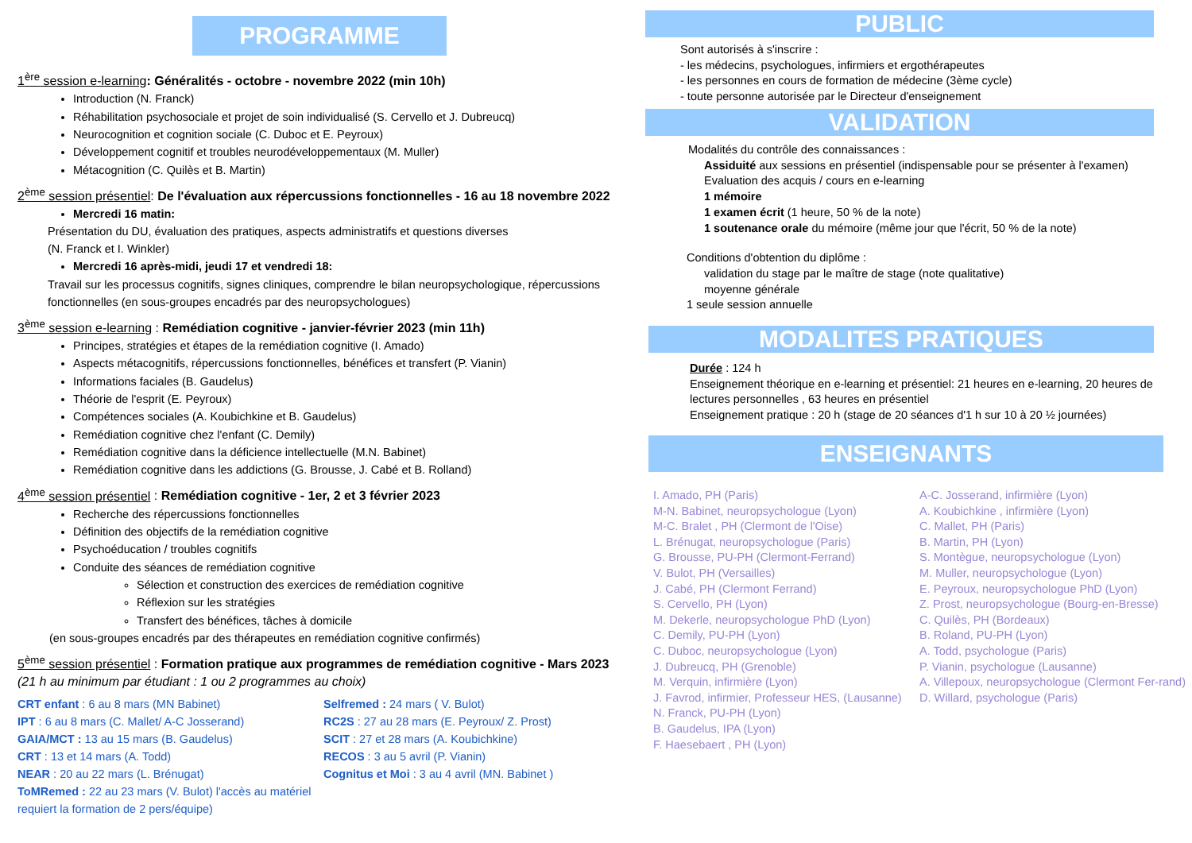PROGRAMME
1<sup>ère</sup> session e-learning: Généralités - octobre - novembre 2022 (min 10h)
Introduction (N. Franck)
Réhabilitation psychosociale et projet de soin individualisé (S. Cervello et J. Dubreucq)
Neurocognition et cognition sociale (C. Duboc et E. Peyroux)
Développement cognitif et troubles neurodéveloppementaux (M. Muller)
Métacognition (C. Quilès et B. Martin)
2<sup>ème</sup> session présentiel: De l'évaluation aux répercussions fonctionnelles - 16 au 18 novembre 2022
Mercredi 16 matin:
Présentation du DU, évaluation des pratiques, aspects administratifs et questions diverses
(N. Franck et I. Winkler)
Mercredi 16 après-midi, jeudi 17 et vendredi 18:
Travail sur les processus cognitifs, signes cliniques, comprendre le bilan neuropsychologique, répercussions fonctionnelles (en sous-groupes encadrés par des neuropsychologues)
3<sup>ème</sup> session e-learning : Remédiation cognitive - janvier-février 2023 (min 11h)
Principes, stratégies et étapes de la remédiation cognitive (I. Amado)
Aspects métacognitifs, répercussions fonctionnelles, bénéfices et transfert (P. Vianin)
Informations faciales (B. Gaudelus)
Théorie de l'esprit (E. Peyroux)
Compétences sociales (A. Koubichkine et B. Gaudelus)
Remédiation cognitive chez l'enfant (C. Demily)
Remédiation cognitive dans la déficience intellectuelle (M.N. Babinet)
Remédiation cognitive dans les addictions (G. Brousse, J. Cabé et B. Rolland)
4<sup>ème</sup> session présentiel : Remédiation cognitive - 1er, 2 et 3 février 2023
Recherche des répercussions fonctionnelles
Définition des objectifs de la remédiation cognitive
Psychoéducation / troubles cognitifs
Conduite des séances de remédiation cognitive
Sélection et construction des exercices de remédiation cognitive
Réflexion sur les stratégies
Transfert des bénéfices, tâches à domicile
(en sous-groupes encadrés par des thérapeutes en remédiation cognitive confirmés)
5<sup>ème</sup> session présentiel : Formation pratique aux programmes de remédiation cognitive - Mars 2023 (21 h au minimum par étudiant : 1 ou 2 programmes au choix)
CRT enfant : 6 au 8 mars (MN Babinet)
IPT : 6 au 8 mars (C. Mallet/ A-C Josserand)
GAIA/MCT : 13 au 15 mars (B. Gaudelus)
CRT : 13 et 14 mars (A. Todd)
NEAR : 20 au 22 mars (L. Brénugat)
ToMRemed : 22 au 23 mars (V. Bulot) l'accès au matériel requiert la formation de 2 pers/équipe)
Selfremed : 24 mars ( V. Bulot)
RC2S : 27 au 28 mars (E. Peyroux/ Z. Prost)
SCIT : 27 et 28 mars (A. Koubichkine)
RECOS : 3 au 5 avril (P. Vianin)
Cognitus et Moi : 3 au 4 avril (MN. Babinet )
PUBLIC
Sont autorisés à s'inscrire :
- les médecins, psychologues, infirmiers et ergothérapeutes
- les personnes en cours de formation de médecine (3ème cycle)
- toute personne autorisée par le Directeur d'enseignement
VALIDATION
Modalités du contrôle des connaissances :
Assiduité aux sessions en présentiel (indispensable pour se présenter à l'examen)
Evaluation des acquis / cours en e-learning
1 mémoire
1 examen écrit (1 heure, 50 % de la note)
1 soutenance orale du mémoire (même jour que l'écrit, 50 % de la note)
Conditions d'obtention du diplôme :
validation du stage par le maître de stage (note qualitative)
moyenne générale
1 seule session annuelle
MODALITES PRATIQUES
Durée : 124 h
Enseignement théorique en e-learning et présentiel: 21 heures en e-learning, 20 heures de lectures personnelles , 63 heures en présentiel
Enseignement pratique : 20 h (stage de 20 séances d'1 h sur 10 à 20 ½ journées)
ENSEIGNANTS
I. Amado, PH (Paris)
M-N. Babinet, neuropsychologue (Lyon)
M-C. Bralet , PH (Clermont de l'Oise)
L. Brénugat, neuropsychologue (Paris)
G. Brousse, PU-PH (Clermont-Ferrand)
V. Bulot, PH (Versailles)
J. Cabé, PH (Clermont Ferrand)
S. Cervello, PH (Lyon)
M. Dekerle, neuropsychologue PhD (Lyon)
C. Demily, PU-PH (Lyon)
C. Duboc, neuropsychologue (Lyon)
J. Dubreucq, PH (Grenoble)
M. Verquin, infirmière (Lyon)
J. Favrod, infirmier, Professeur HES, (Lausanne)
N. Franck, PU-PH (Lyon)
B. Gaudelus, IPA (Lyon)
F. Haesebaert , PH (Lyon)
A-C. Josserand, infirmière (Lyon)
A. Koubichkine , infirmière (Lyon)
C. Mallet, PH (Paris)
B. Martin, PH (Lyon)
S. Montègue, neuropsychologue (Lyon)
M. Muller, neuropsychologue (Lyon)
E. Peyroux, neuropsychologue PhD (Lyon)
Z. Prost, neuropsychologue (Bourg-en-Bresse)
C. Quilès, PH (Bordeaux)
B. Roland, PU-PH (Lyon)
A. Todd, psychologue (Paris)
P. Vianin, psychologue (Lausanne)
A. Villepoux, neuropsychologue (Clermont Fer-rand)
D. Willard, psychologue (Paris)